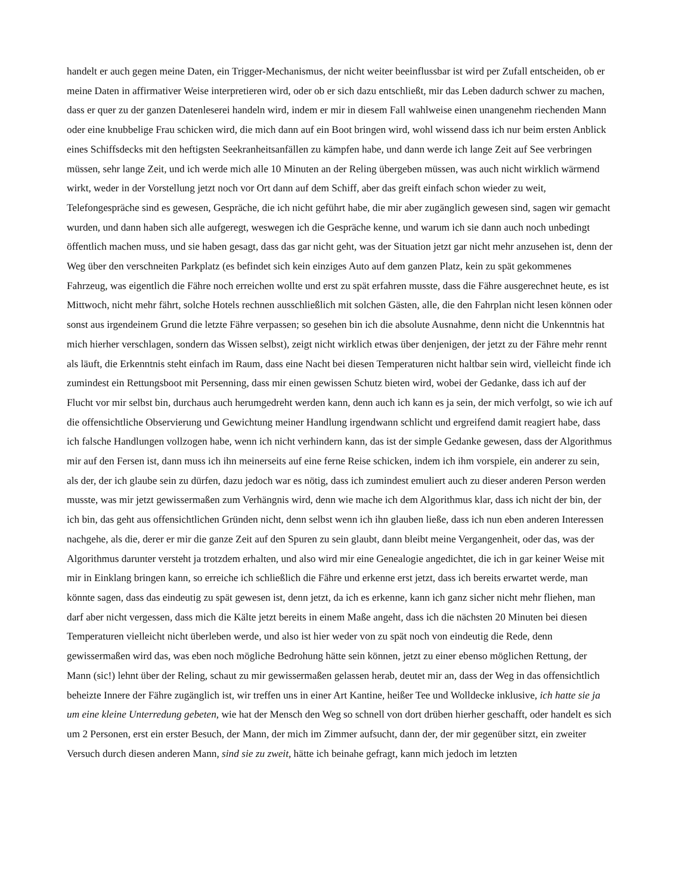handelt er auch gegen meine Daten, ein Trigger-Mechanismus, der nicht weiter beeinflussbar ist wird per Zufall entscheiden, ob er meine Daten in affirmativer Weise interpretieren wird, oder ob er sich dazu entschließt, mir das Leben dadurch schwer zu machen, dass er quer zu der ganzen Datenleserei handeln wird, indem er mir in diesem Fall wahlweise einen unangenehm riechenden Mann oder eine knubbelige Frau schicken wird, die mich dann auf ein Boot bringen wird, wohl wissend dass ich nur beim ersten Anblick eines Schiffsdecks mit den heftigsten Seekranheitsanfällen zu kämpfen habe, und dann werde ich lange Zeit auf See verbringen müssen, sehr lange Zeit, und ich werde mich alle 10 Minuten an der Reling übergeben müssen, was auch nicht wirklich wärmend wirkt, weder in der Vorstellung jetzt noch vor Ort dann auf dem Schiff, aber das greift einfach schon wieder zu weit, Telefongespräche sind es gewesen, Gespräche, die ich nicht geführt habe, die mir aber zugänglich gewesen sind, sagen wir gemacht wurden, und dann haben sich alle aufgeregt, weswegen ich die Gespräche kenne, und warum ich sie dann auch noch unbedingt öffentlich machen muss, und sie haben gesagt, dass das gar nicht geht, was der Situation jetzt gar nicht mehr anzusehen ist, denn der Weg über den verschneiten Parkplatz (es befindet sich kein einziges Auto auf dem ganzen Platz, kein zu spät gekommenes Fahrzeug, was eigentlich die Fähre noch erreichen wollte und erst zu spät erfahren musste, dass die Fähre ausgerechnet heute, es ist Mittwoch, nicht mehr fährt, solche Hotels rechnen ausschließlich mit solchen Gästen, alle, die den Fahrplan nicht lesen können oder sonst aus irgendeinem Grund die letzte Fähre verpassen; so gesehen bin ich die absolute Ausnahme, denn nicht die Unkenntnis hat mich hierher verschlagen, sondern das Wissen selbst), zeigt nicht wirklich etwas über denjenigen, der jetzt zu der Fähre mehr rennt als läuft, die Erkenntnis steht einfach im Raum, dass eine Nacht bei diesen Temperaturen nicht haltbar sein wird, vielleicht finde ich zumindest ein Rettungsboot mit Persenning, dass mir einen gewissen Schutz bieten wird, wobei der Gedanke, dass ich auf der Flucht vor mir selbst bin, durchaus auch herumgedreht werden kann, denn auch ich kann es ja sein, der mich verfolgt, so wie ich auf die offensichtliche Observierung und Gewichtung meiner Handlung irgendwann schlicht und ergreifend damit reagiert habe, dass ich falsche Handlungen vollzogen habe, wenn ich nicht verhindern kann, das ist der simple Gedanke gewesen, dass der Algorithmus mir auf den Fersen ist, dann muss ich ihn meinerseits auf eine ferne Reise schicken, indem ich ihm vorspiele, ein anderer zu sein, als der, der ich glaube sein zu dürfen, dazu jedoch war es nötig, dass ich zumindest emuliert auch zu dieser anderen Person werden musste, was mir jetzt gewissermaßen zum Verhängnis wird, denn wie mache ich dem Algorithmus klar, dass ich nicht der bin, der ich bin, das geht aus offensichtlichen Gründen nicht, denn selbst wenn ich ihn glauben ließe, dass ich nun eben anderen Interessen nachgehe, als die, derer er mir die ganze Zeit auf den Spuren zu sein glaubt, dann bleibt meine Vergangenheit, oder das, was der Algorithmus darunter versteht ja trotzdem erhalten, und also wird mir eine Genealogie angedichtet, die ich in gar keiner Weise mit mir in Einklang bringen kann, so erreiche ich schließlich die Fähre und erkenne erst jetzt, dass ich bereits erwartet werde, man könnte sagen, dass das eindeutig zu spät gewesen ist, denn jetzt, da ich es erkenne, kann ich ganz sicher nicht mehr fliehen, man darf aber nicht vergessen, dass mich die Kälte jetzt bereits in einem Maße angeht, dass ich die nächsten 20 Minuten bei diesen Temperaturen vielleicht nicht überleben werde, und also ist hier weder von zu spät noch von eindeutig die Rede, denn gewissermaßen wird das, was eben noch mögliche Bedrohung hätte sein können, jetzt zu einer ebenso möglichen Rettung, der Mann (sic!) lehnt über der Reling, schaut zu mir gewissermaßen gelassen herab, deutet mir an, dass der Weg in das offensichtlich beheizte Innere der Fähre zugänglich ist, wir treffen uns in einer Art Kantine, heißer Tee und Wolldecke inklusive, ich hatte sie ja um eine kleine Unterredung gebeten, wie hat der Mensch den Weg so schnell von dort drüben hierher geschafft, oder handelt es sich um 2 Personen, erst ein erster Besuch, der Mann, der mich im Zimmer aufsucht, dann der, der mir gegenüber sitzt, ein zweiter Versuch durch diesen anderen Mann, sind sie zu zweit, hätte ich beinahe gefragt, kann mich jedoch im letzten